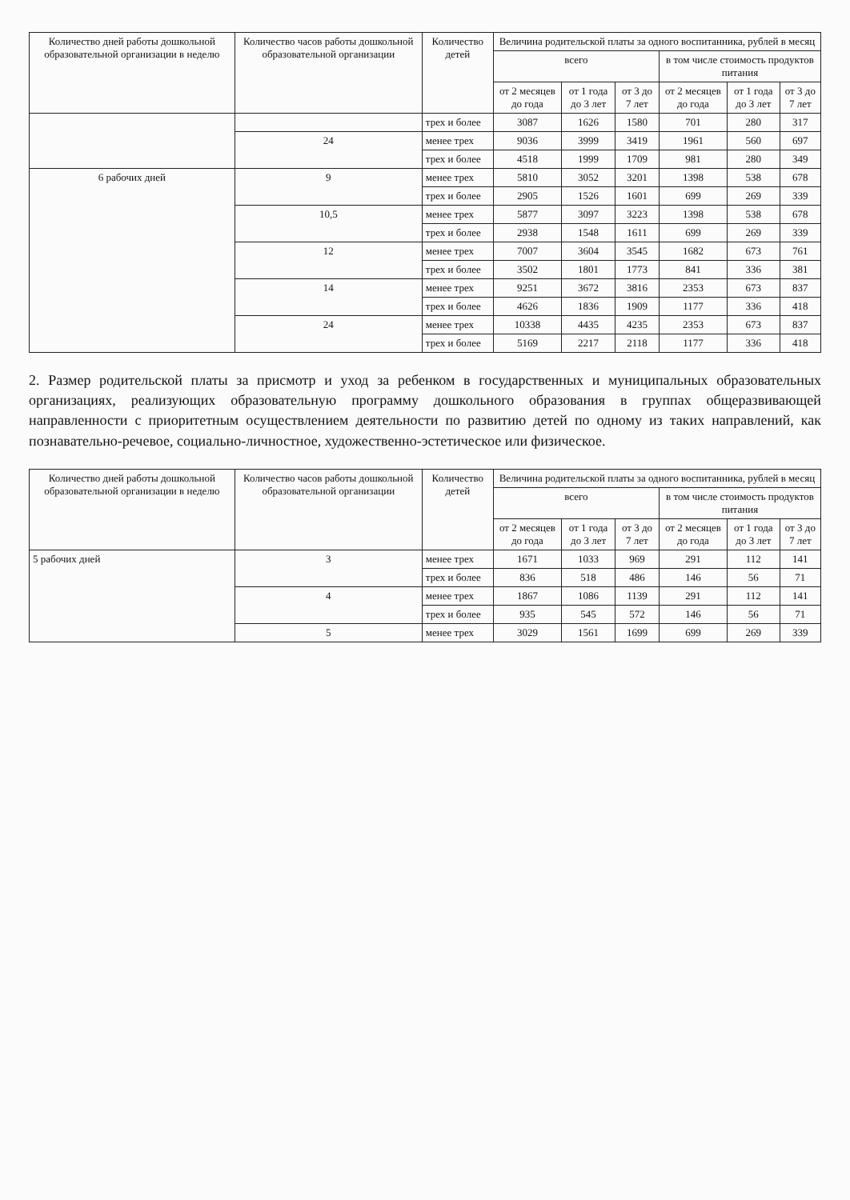| Количество дней работы дошкольной образовательной организации в неделю | Количество часов работы дошкольной образовательной организации | Количество детей | Величина родительской платы за одного воспитанника, рублей в месяц | | | | | |
| --- | --- | --- | --- | --- | --- | --- | --- | --- |
| | | | всего | | | в том числе стоимость продуктов питания | | |
| | | | от 2 месяцев до года | от 1 года до 3 лет | от 3 до 7 лет | от 2 месяцев до года | от 1 года до 3 лет | от 3 до 7 лет |
| | | трех и более | 3087 | 1626 | 1580 | 701 | 280 | 317 |
| | 24 | менее трех | 9036 | 3999 | 3419 | 1961 | 560 | 697 |
| | | трех и более | 4518 | 1999 | 1709 | 981 | 280 | 349 |
| 6 рабочих дней | 9 | менее трех | 5810 | 3052 | 3201 | 1398 | 538 | 678 |
| | | трех и более | 2905 | 1526 | 1601 | 699 | 269 | 339 |
| | 10,5 | менее трех | 5877 | 3097 | 3223 | 1398 | 538 | 678 |
| | | трех и более | 2938 | 1548 | 1611 | 699 | 269 | 339 |
| | 12 | менее трех | 7007 | 3604 | 3545 | 1682 | 673 | 761 |
| | | трех и более | 3502 | 1801 | 1773 | 841 | 336 | 381 |
| | 14 | менее трех | 9251 | 3672 | 3816 | 2353 | 673 | 837 |
| | | трех и более | 4626 | 1836 | 1909 | 1177 | 336 | 418 |
| | 24 | менее трех | 10338 | 4435 | 4235 | 2353 | 673 | 837 |
| | | трех и более | 5169 | 2217 | 2118 | 1177 | 336 | 418 |
2. Размер родительской платы за присмотр и уход за ребенком в государственных и муниципальных образовательных организациях, реализующих образовательную программу дошкольного образования в группах общеразвивающей направленности с приоритетным осуществлением деятельности по развитию детей по одному из таких направлений, как познавательно-речевое, социально-личностное, художественно-эстетическое или физическое.
| Количество дней работы дошкольной образовательной организации в неделю | Количество часов работы дошкольной образовательной организации | Количество детей | Величина родительской платы за одного воспитанника, рублей в месяц | | | | | |
| --- | --- | --- | --- | --- | --- | --- | --- | --- |
| | | | всего | | | в том числе стоимость продуктов питания | | |
| | | | от 2 месяцев до года | от 1 года до 3 лет | от 3 до 7 лет | от 2 месяцев до года | от 1 года до 3 лет | от 3 до 7 лет |
| 5 рабочих дней | 3 | менее трех | 1671 | 1033 | 969 | 291 | 112 | 141 |
| | | трех и более | 836 | 518 | 486 | 146 | 56 | 71 |
| | 4 | менее трех | 1867 | 1086 | 1139 | 291 | 112 | 141 |
| | | трех и более | 935 | 545 | 572 | 146 | 56 | 71 |
| | 5 | менее трех | 3029 | 1561 | 1699 | 699 | 269 | 339 |